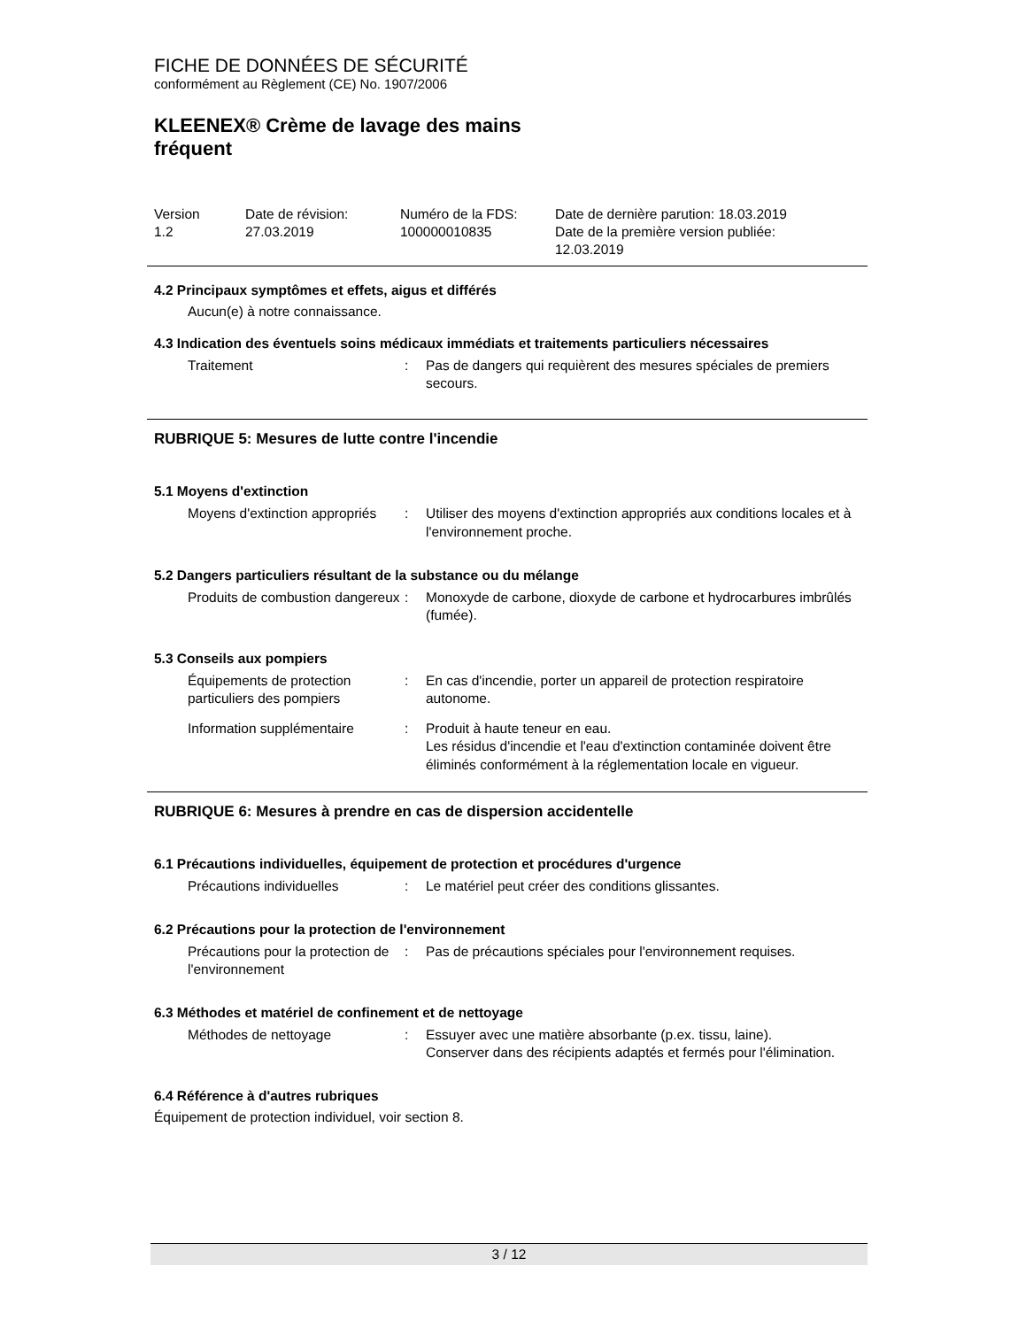FICHE DE DONNÉES DE SÉCURITÉ
conformément au Règlement (CE) No. 1907/2006
KLEENEX® Crème de lavage des mains
fréquent
Version
1.2
Date de révision:
27.03.2019
Numéro de la FDS:
100000010835
Date de dernière parution: 18.03.2019
Date de la première version publiée:
12.03.2019
4.2 Principaux symptômes et effets, aigus et différés
Aucun(e) à notre connaissance.
4.3 Indication des éventuels soins médicaux immédiats et traitements particuliers nécessaires
Traitement
:
Pas de dangers qui requièrent des mesures spéciales de premiers secours.
RUBRIQUE 5: Mesures de lutte contre l'incendie
5.1 Moyens d'extinction
Moyens d'extinction appropriés
:
Utiliser des moyens d'extinction appropriés aux conditions locales et à l'environnement proche.
5.2 Dangers particuliers résultant de la substance ou du mélange
Produits de combustion dangereux
:
Monoxyde de carbone, dioxyde de carbone et hydrocarbures imbrûlés (fumée).
5.3 Conseils aux pompiers
Équipements de protection particuliers des pompiers
:
En cas d'incendie, porter un appareil de protection respiratoire autonome.
Information supplémentaire
:
Produit à haute teneur en eau.
Les résidus d'incendie et l'eau d'extinction contaminée doivent être éliminés conformément à la réglementation locale en vigueur.
RUBRIQUE 6: Mesures à prendre en cas de dispersion accidentelle
6.1 Précautions individuelles, équipement de protection et procédures d'urgence
Précautions individuelles
:
Le matériel peut créer des conditions glissantes.
6.2 Précautions pour la protection de l'environnement
Précautions pour la protection de l'environnement
:
Pas de précautions spéciales pour l'environnement requises.
6.3 Méthodes et matériel de confinement et de nettoyage
Méthodes de nettoyage
:
Essuyer avec une matière absorbante (p.ex. tissu, laine).
Conserver dans des récipients adaptés et fermés pour l'élimination.
6.4 Référence à d'autres rubriques
Équipement de protection individuel, voir section 8.
3 / 12